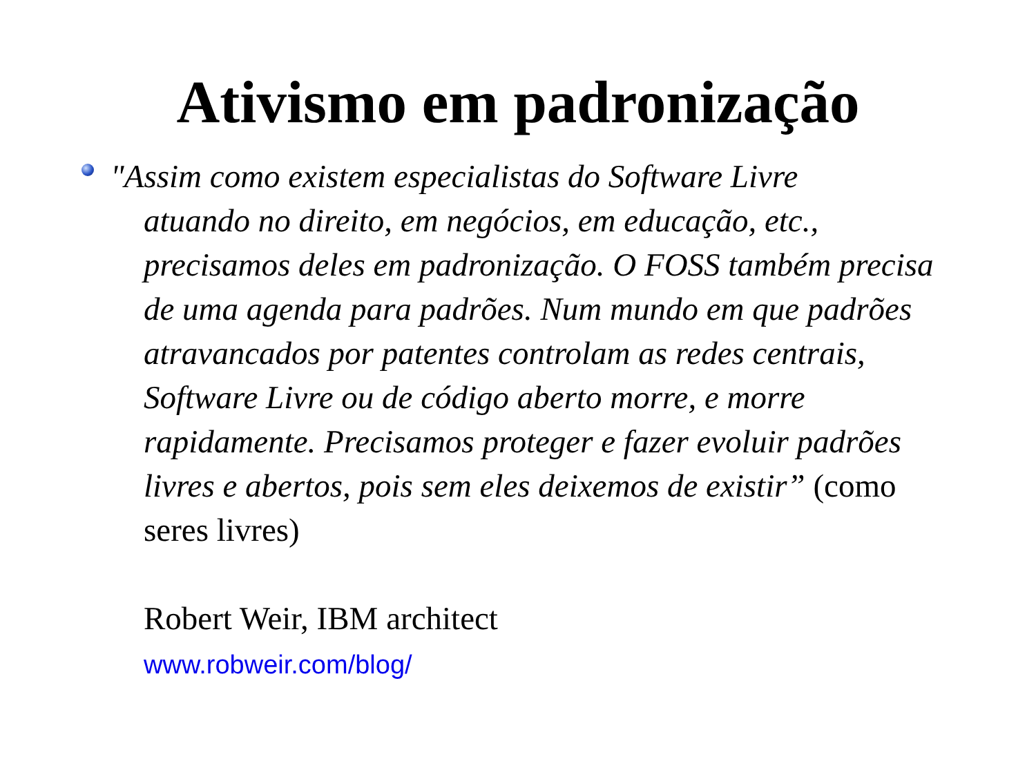Ativismo em padronização
"Assim como existem especialistas do Software Livre
atuando no direito, em negócios, em educação, etc., precisamos deles em padronização. O FOSS também precisa de uma agenda para padrões. Num mundo em que padrões atravancados por patentes controlam as redes centrais, Software Livre ou de código aberto morre, e morre rapidamente. Precisamos proteger e fazer evoluir padrões livres e abertos, pois sem eles deixemos de existir” (como seres livres)
Robert Weir, IBM architect
www.robweir.com/blog/